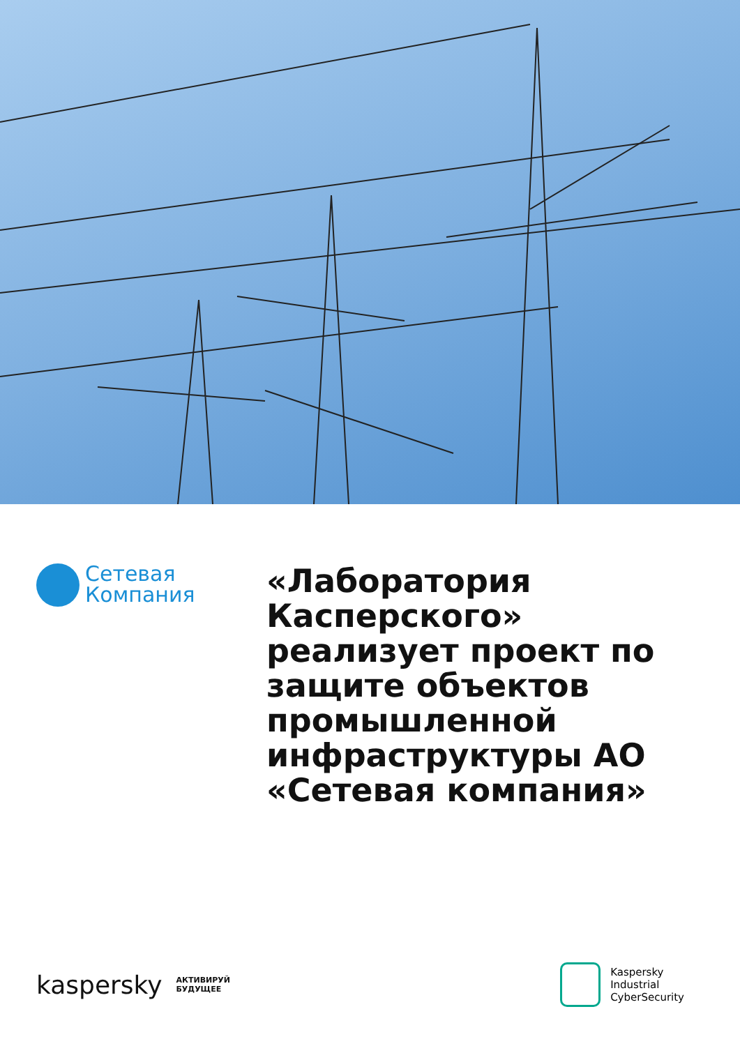Сетевая
Компания
«Лаборатория Касперского» реализует проект по защите объектов промышленной инфраструктуры АО «Сетевая компания»
kaspersky АКТИВИРУЙ
БУДУЩЕЕ
Kaspersky
Industrial
CyberSecurity